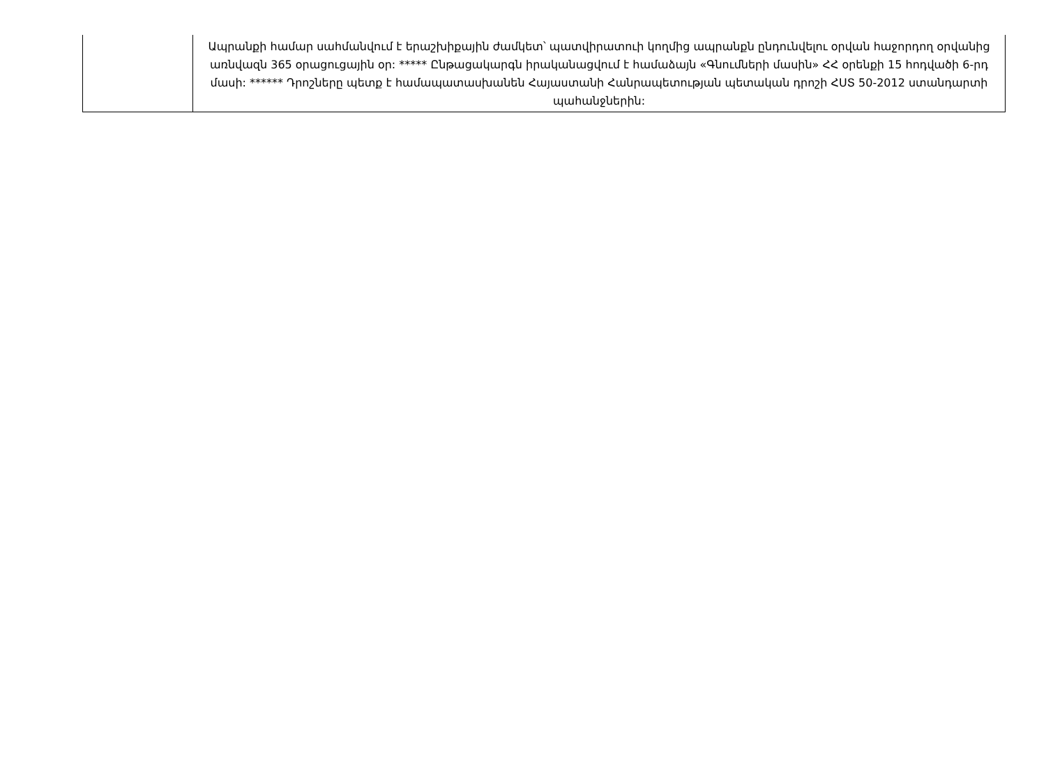| | Ապրանքի համար սահմանվում է երաշխիքային ժամկետ՝ պատվիրատուի կողմից ապրանքն ընդունվելու օրվան հաջորդող օրվանից առնվազն 365 օրացուցային օր: ***** Ընթացակարգն իրականացվում է համաձայն «Գնումների մասին» ՀՀ օրենքի 15 հոդվածի 6-րդ մասի: ****** Դրոշները պետք է համապատասխանեն Հայաստանի Հանրապետության պետական դրոշի ՀՍՏ 50-2012 ստանդարտի պահանջներին: |